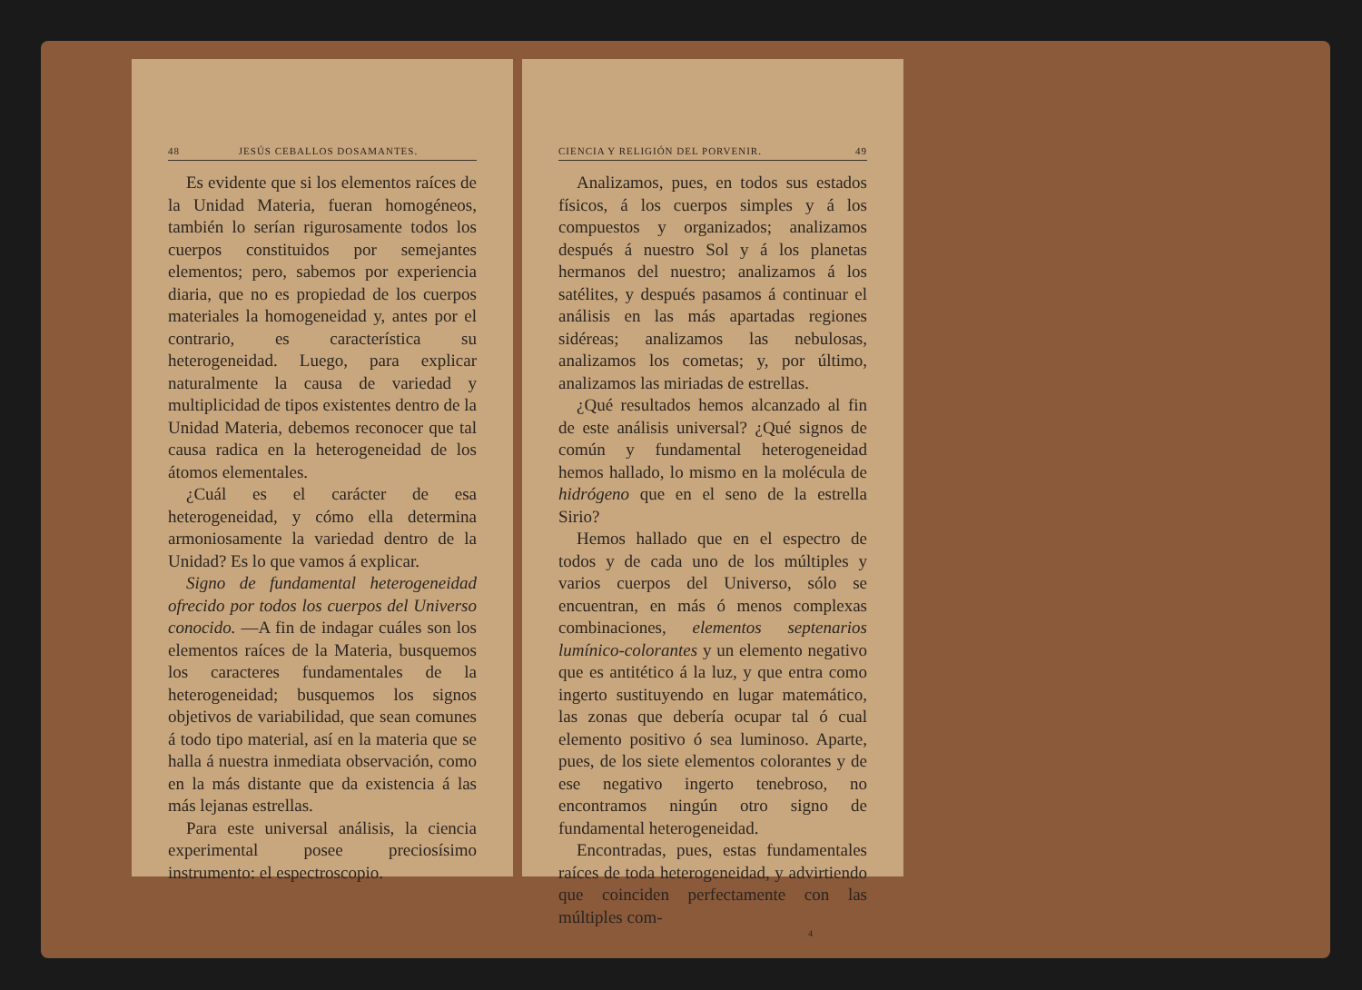48 JESÚS CEBALLOS DOSAMANTES.
Es evidente que si los elementos raíces de la Unidad Materia, fueran homogéneos, también lo serían rigurosamente todos los cuerpos constituidos por semejantes elementos; pero, sabemos por experiencia diaria, que no es propiedad de los cuerpos materiales la homogeneidad y, antes por el contrario, es característica su heterogeneidad. Luego, para explicar naturalmente la causa de variedad y multiplicidad de tipos existentes dentro de la Unidad Materia, debemos reconocer que tal causa radica en la heterogeneidad de los átomos elementales.
¿Cuál es el carácter de esa heterogeneidad, y cómo ella determina armoniosamente la variedad dentro de la Unidad? Es lo que vamos á explicar.
Signo de fundamental heterogeneidad ofrecido por todos los cuerpos del Universo conocido. —A fin de indagar cuáles son los elementos raíces de la Materia, busquemos los caracteres fundamentales de la heterogeneidad; busquemos los signos objetivos de variabilidad, que sean comunes á todo tipo material, así en la materia que se halla á nuestra inmediata observación, como en la más distante que da existencia á las más lejanas estrellas.
Para este universal análisis, la ciencia experimental posee preciosísimo instrumento: el espectroscopio.
CIENCIA Y RELIGIÓN DEL PORVENIR. 49
Analizamos, pues, en todos sus estados físicos, á los cuerpos simples y á los compuestos y organizados; analizamos después á nuestro Sol y á los planetas hermanos del nuestro; analizamos á los satélites, y después pasamos á continuar el análisis en las más apartadas regiones sidéreas; analizamos las nebulosas, analizamos los cometas; y, por último, analizamos las miriadas de estrellas.
¿Qué resultados hemos alcanzado al fin de este análisis universal? ¿Qué signos de común y fundamental heterogeneidad hemos hallado, lo mismo en la molécula de hidrógeno que en el seno de la estrella Sirio?
Hemos hallado que en el espectro de todos y de cada uno de los múltiples y varios cuerpos del Universo, sólo se encuentran, en más ó menos complexas combinaciones, elementos septenarios lumínico-colorantes y un elemento negativo que es antitético á la luz, y que entra como ingerto sustituyendo en lugar matemático, las zonas que debería ocupar tal ó cual elemento positivo ó sea luminoso. Aparte, pues, de los siete elementos colorantes y de ese negativo ingerto tenebroso, no encontramos ningún otro signo de fundamental heterogeneidad.
Encontradas, pues, estas fundamentales raíces de toda heterogeneidad, y advirtiendo que coinciden perfectamente con las múltiples com-
4